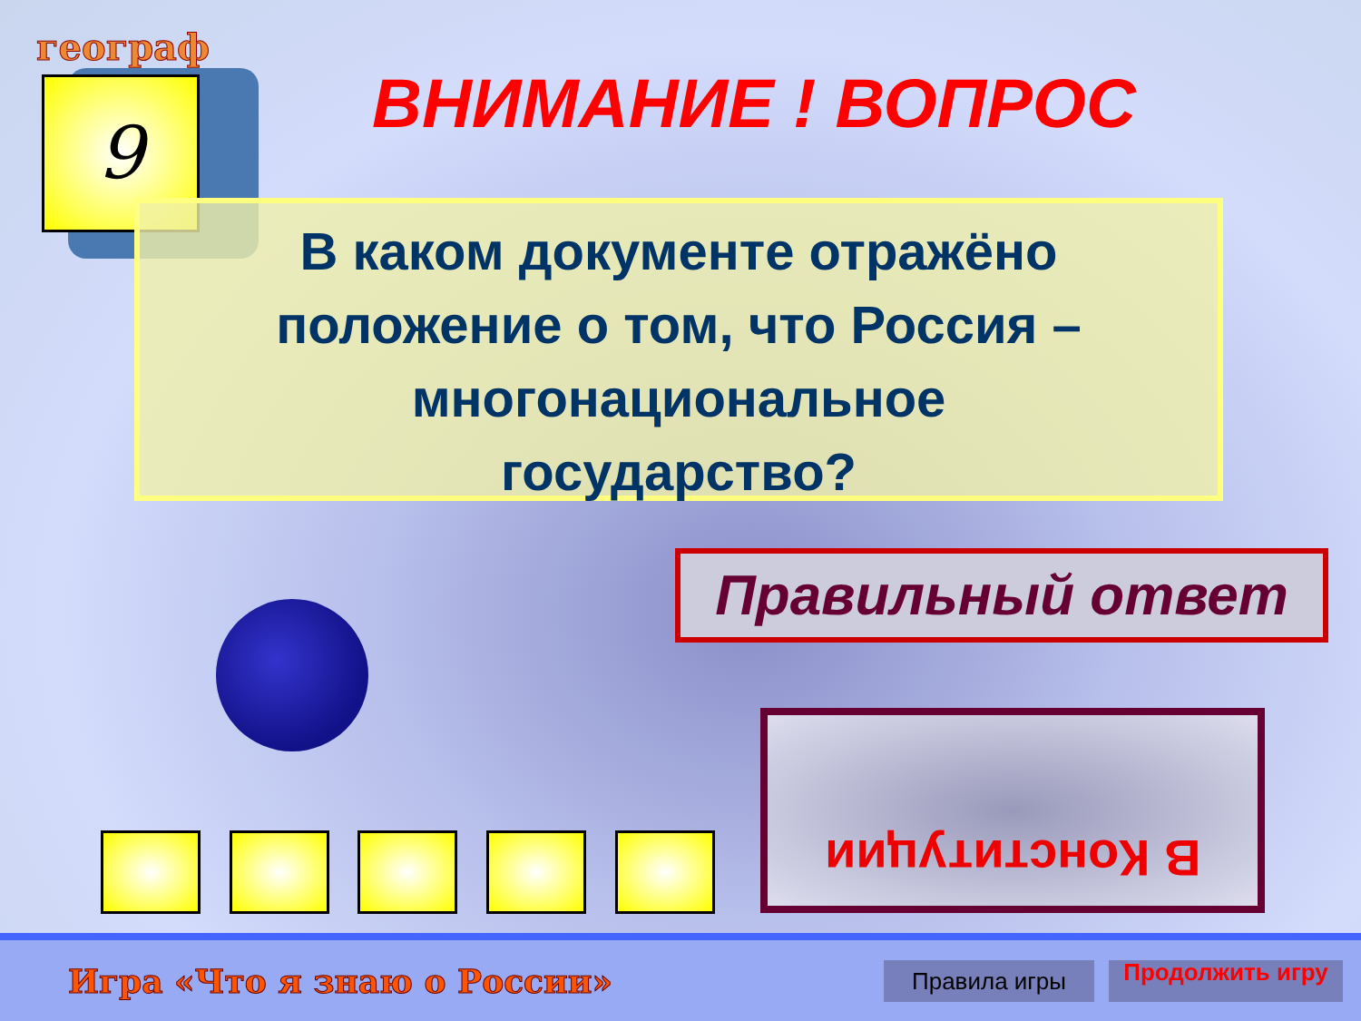географ
9 ВНИМАНИЕ ! ВОПРОС
В каком документе отражёно
положение о том, что Россия –
многонациональное
государство?
Правильный ответ
В Конституции
Игра «Что я знаю о России»
Правила игры
Продолжить игру